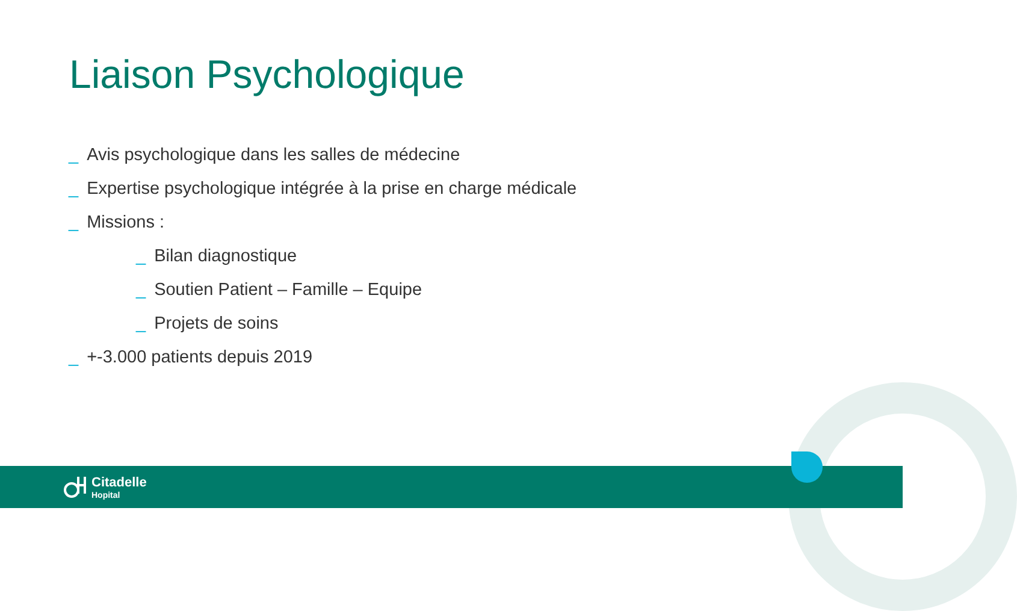Liaison Psychologique
_ Avis psychologique dans les salles de médecine
_ Expertise psychologique intégrée à la prise en charge médicale
_ Missions :
_ Bilan diagnostique
_ Soutien Patient – Famille – Equipe
_ Projets de soins
_ +-3.000 patients depuis 2019
Citadelle
Hopital